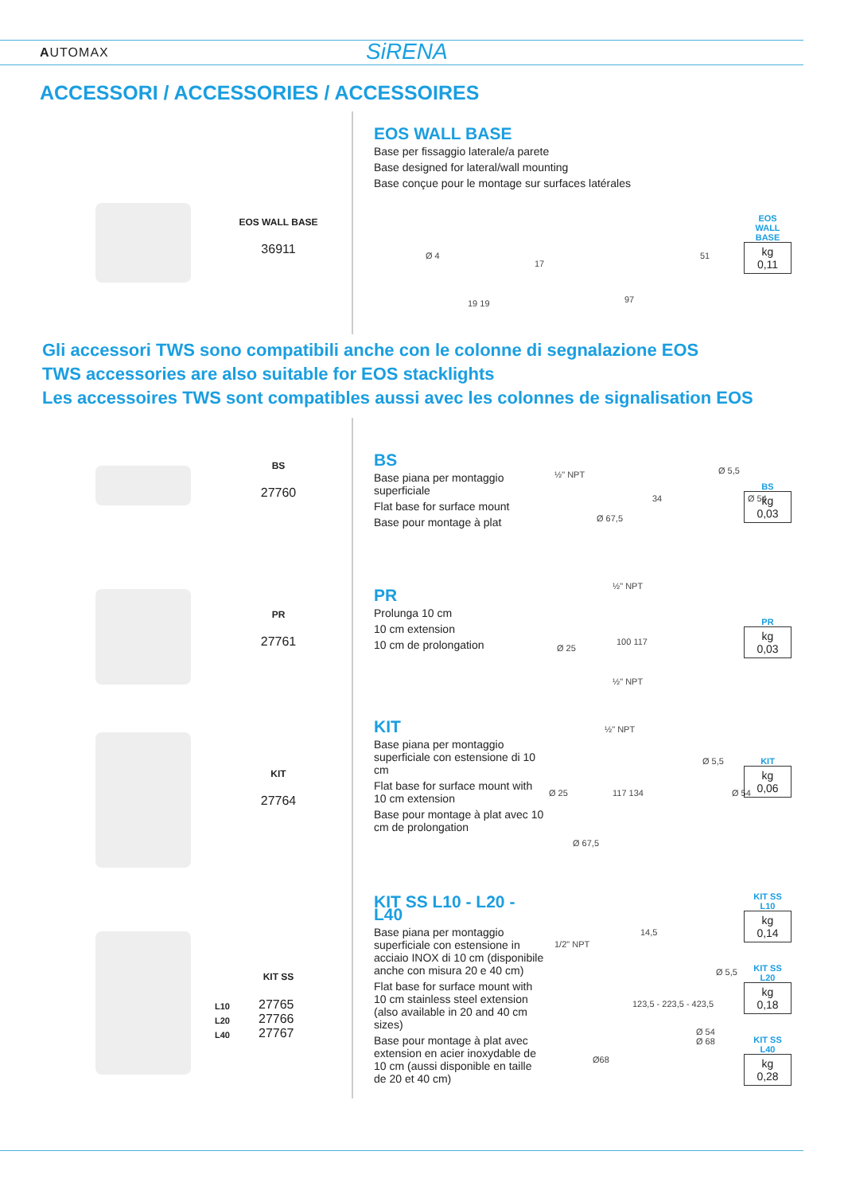AUTOMAX SiRENA
ACCESSORI / ACCESSORIES / ACCESSOIRES
EOS WALL BASE
36911
EOS WALL BASE
Base per fissaggio laterale/a parete
Base designed for lateral/wall mounting
Base conçue pour le montage sur surfaces latérales
Ø 4
17
19 19 97
51
EOS
WALL BASE
kg
0,11
Gli accessori TWS sono compatibili anche con le colonne di segnalazione EOS
TWS accessories are also suitable for EOS stacklights
Les accessoires TWS sont compatibles aussi avec les colonnes de signalisation EOS
BS
27760
BS
Base piana per montaggio superficiale
Flat base for surface mount
Base pour montage à plat
½" NPT
34
Ø 67,5
Ø 5,5
Ø 54
BS
kg
0,03
PR
27761
PR
Prolunga 10 cm
10 cm extension
10 cm de prolongation
½" NPT
Ø 25
100 117
½" NPT
PR
kg
0,03
KIT
27764
KIT
Base piana per montaggio superficiale con estensione di 10 cm
Flat base for surface mount with 10 cm extension
Base pour montage à plat avec 10 cm de prolongation
½" NPT
Ø 25 117 134
Ø 67,5
Ø 5,5
Ø 54
KIT
kg
0,06
KIT SS
L10
L20
L40
27765
27766
27767
KIT SS L10 - L20 - L40
Base piana per montaggio superficiale con estensione in acciaio INOX di 10 cm (disponibile anche con misura 20 e 40 cm)
Flat base for surface mount with 10 cm stainless steel extension (also available in 20 and 40 cm sizes)
Base pour montage à plat avec extension en acier inoxydable de 10 cm (aussi disponible en taille de 20 et 40 cm)
1/2" NPT
14,5
123,5 - 223,5 - 423,5
Ø68
Ø 5,5
Ø 54
Ø 68
KIT SS
L10
kg
0,14
KIT SS
L20
kg
0,18
KIT SS
L40
kg
0,28